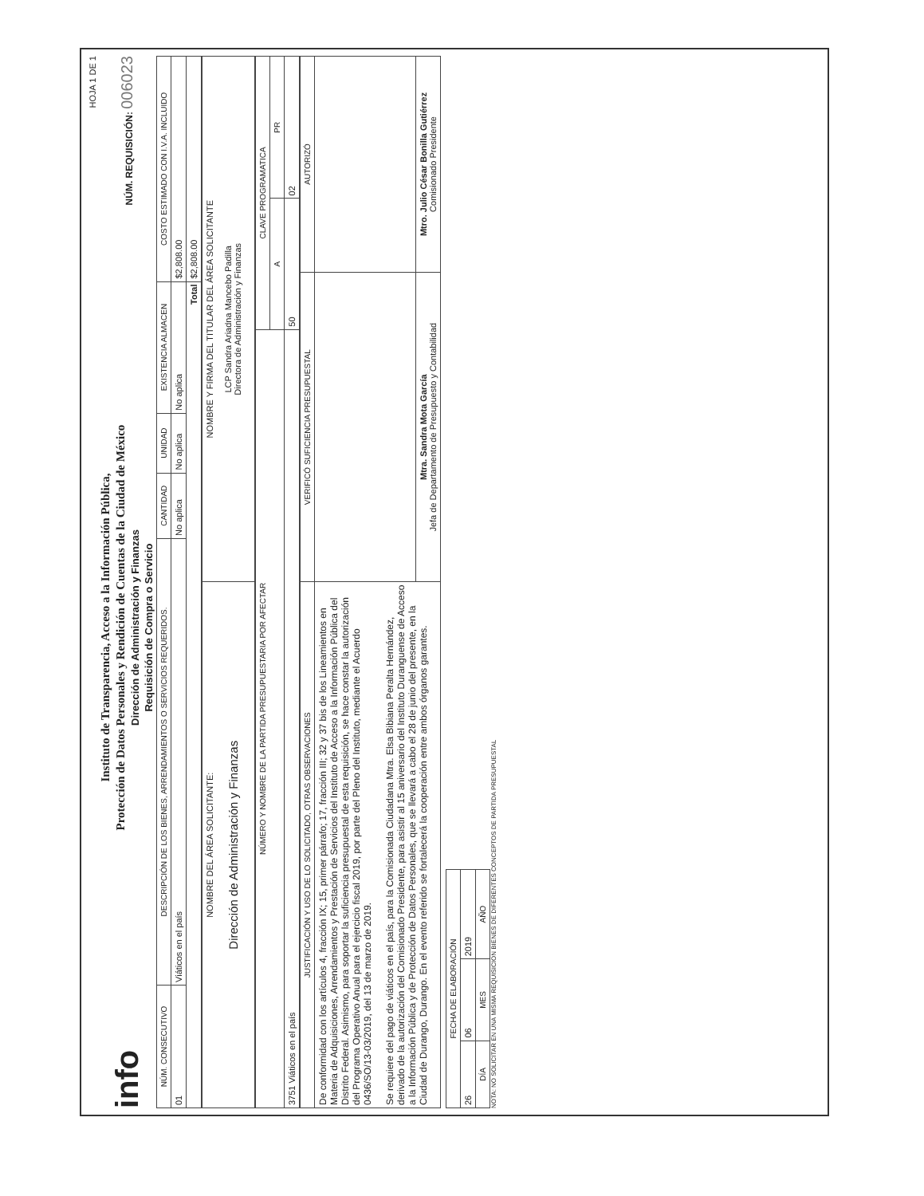HOJA 1 DE 1
info
Instituto de Transparencia, Acceso a la Información Pública,
Protección de Datos Personales y Rendición de Cuentas de la Ciudad de México
Dirección de Administración y Finanzas
Requisición de Compra o Servicio
NÚM. REQUISICIÓN: 006023
| NÚM. CONSECUTIVO | DESCRIPCIÓN DE LOS BIENES, ARRENDAMIENTOS O SERVICIOS REQUERIDOS. | CANTIDAD | UNIDAD | EXISTENCIA ALMACEN | COSTO ESTIMADO CON I.V.A. INCLUIDO |
| --- | --- | --- | --- | --- | --- |
| 01 | Viáticos en el país | No aplica | No aplica | No aplica | $2,808.00 |
| Total | | | | | $2,808.00 |
| NOMBRE DEL ÁREA SOLICITANTE: Dirección de Administración y Finanzas | NOMBRE Y FIRMA DEL TITULAR DEL ÁREA SOLICITANTE LCP Sandra Ariadna Mancebo Padilla Directora de Administración y Finanzas |
| NÚMERO Y NOMBRE DE LA PARTIDA PRESUPUESTARIA POR AFECTAR | CLAVE PROGRAMATICA | |
| --- | --- | --- |
| | A | PR |
| 3751 Viáticos en el país | 50 | 02 |
| JUSTIFICACIÓN Y USO DE LO SOLICITADO, OTRAS OBSERVACIONES | VERIFICÓ SUFICIENCIA PRESUPUESTAL | AUTORIZÓ |
| --- | --- | --- |
| De conformidad con los artículos 4, fracción IX; 15, primer párrafo; 17, fracción III; 32 y 37 bis de los Lineamientos en Materia de Adquisiciones, Arrendamientos y Prestación de Servicios del Instituto de Acceso a la Información Pública del Distrito Federal. Asimismo, para soportar la suficiencia presupuestal de esta requisición, se hace constar la autorización del Programa Operativo Anual para el ejercicio fiscal 2019, por parte del Pleno del Instituto, mediante el Acuerdo 0436/SO/13-03/2019, del 13 de marzo de 2019. Se requiere del pago de viáticos en el país, para la Comisionada Ciudadana Mtra. Elsa Bibiana Peralta Hernández, derivado de la autorización del Comisionado Presidente, para asistir al 15 aniversario del Instituto Duranguense de Acceso a la Información Pública y de Protección de Datos Personales, que se llevará a cabo el 28 de junio del presente, en la Ciudad de Durango, Durango. En el evento referido se fortalecerá la cooperación entre ambos órganos garantes. | | |
| | Mtra. Sandra Mota García Jefa de Departamento de Presupuesto y Contabilidad | Mtro. Julio César Bonilla Gutiérrez Comisionado Presidente |
| FECHA DE ELABORACIÓN | | |
| --- | --- | --- |
| 26 | 06 | 2019 |
| DÍA | MES | AÑO |
NOTA: NO SOLICITAR EN UNA MISMA REQUISICION BIENES DE DIFERENTES CONCEPTOS DE PARTIDA PRESUPUESTAL